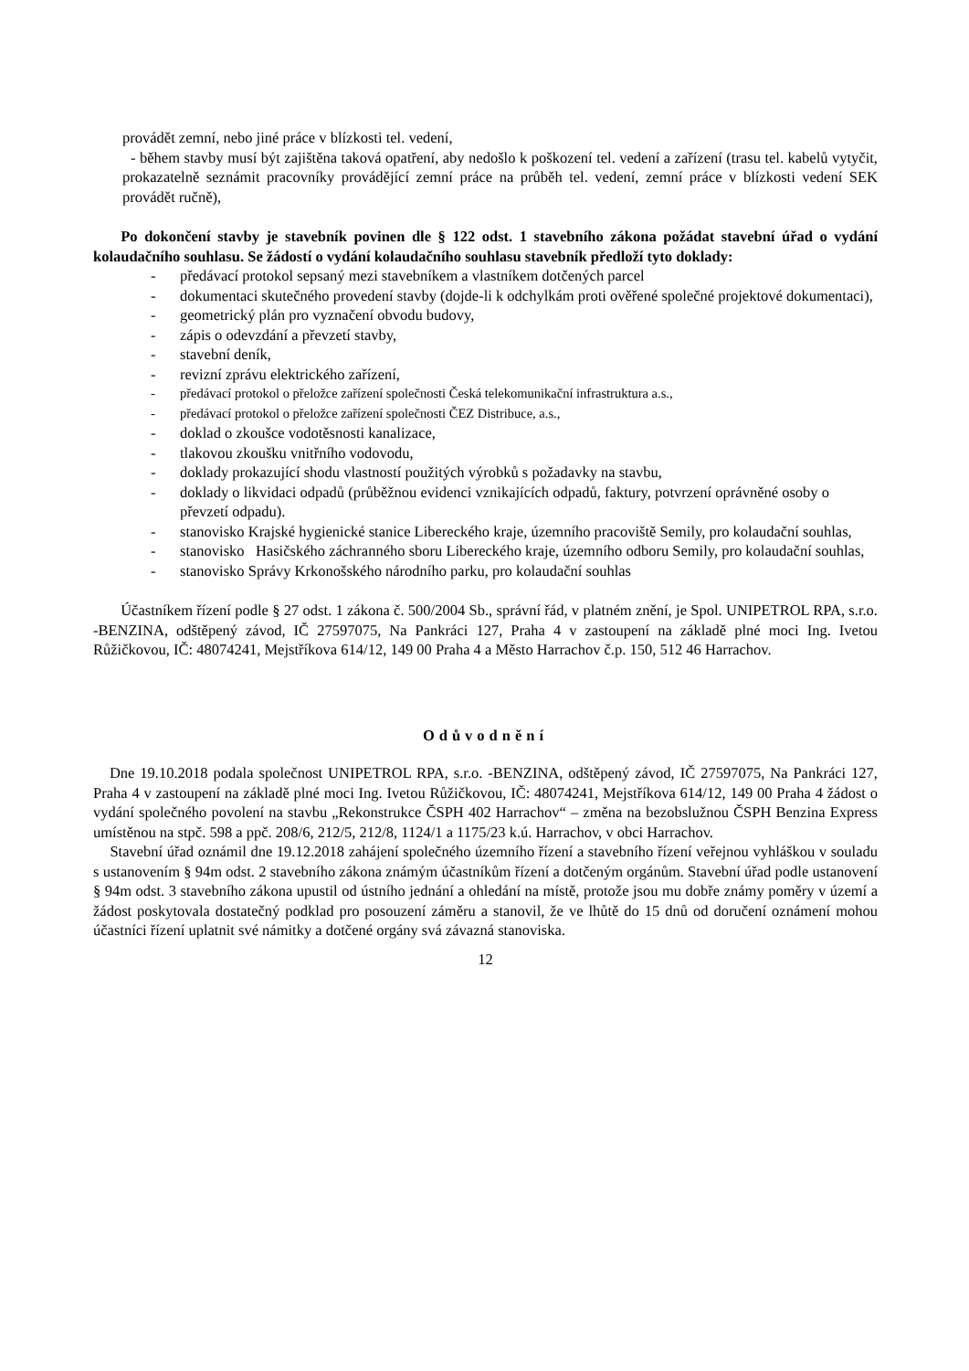provádět zemní, nebo jiné práce v blízkosti tel. vedení,
- během stavby musí být zajištěna taková opatření, aby nedošlo k poškození tel. vedení a zařízení (trasu tel. kabelů vytyčit, prokazatelně seznámit pracovníky provádějící zemní práce na průběh tel. vedení, zemní práce v blízkosti vedení SEK provádět ručně),
Po dokončení stavby je stavebník povinen dle § 122 odst. 1 stavebního zákona požádat stavební úřad o vydání kolaudačního souhlasu. Se žádostí o vydání kolaudačního souhlasu stavebník předloží tyto doklady:
- předávací protokol sepsaný mezi stavebníkem a vlastníkem dotčených parcel
- dokumentaci skutečného provedení stavby (dojde-li k odchylkám proti ověřené společné projektové dokumentaci),
- geometrický plán pro vyznačení obvodu budovy,
- zápis o odevzdání a převzetí stavby,
- stavební deník,
- revizní zprávu elektrického zařízení,
- předávací protokol o přeložce zařízení společnosti Česká telekomunikační infrastruktura a.s.,
- předávací protokol o přeložce zařízení společnosti ČEZ Distribuce, a.s.,
- doklad o zkoušce vodotěsnosti kanalizace,
- tlakovou zkoušku vnitřního vodovodu,
- doklady prokazující shodu vlastností použitých výrobků s požadavky na stavbu,
- doklady o likvidaci odpadů (průběžnou evidenci vznikajících odpadů, faktury, potvrzení oprávněné osoby o převzetí odpadu).
- stanovisko Krajské hygienické stanice Libereckého kraje, územního pracoviště Semily, pro kolaudační souhlas,
- stanovisko Hasičského záchranného sboru Libereckého kraje, územního odboru Semily, pro kolaudační souhlas,
- stanovisko Správy Krkonošského národního parku, pro kolaudační souhlas
Účastníkem řízení podle § 27 odst. 1 zákona č. 500/2004 Sb., správní řád, v platném znění, je Spol. UNIPETROL RPA, s.r.o. -BENZINA, odštěpený závod, IČ 27597075, Na Pankráci 127, Praha 4 v zastoupení na základě plné moci Ing. Ivetou Růžičkovou, IČ: 48074241, Mejstříkova 614/12, 149 00 Praha 4 a Město Harrachov č.p. 150, 512 46 Harrachov.
Odůvodnění
Dne 19.10.2018 podala společnost UNIPETROL RPA, s.r.o. -BENZINA, odštěpený závod, IČ 27597075, Na Pankráci 127, Praha 4 v zastoupení na základě plné moci Ing. Ivetou Růžičkovou, IČ: 48074241, Mejstříkova 614/12, 149 00 Praha 4 žádost o vydání společného povolení na stavbu „Rekonstrukce ČSPH 402 Harrachov“ – změna na bezobslužnou ČSPH Benzina Express umístěnou na stpč. 598 a ppč. 208/6, 212/5, 212/8, 1124/1 a 1175/23 k.ú. Harrachov, v obci Harrachov.
Stavební úřad oznámil dne 19.12.2018 zahájení společného územního řízení a stavebního řízení veřejnou vyhláškou v souladu s ustanovením § 94m odst. 2 stavebního zákona známým účastníkům řízení a dotčeným orgánům. Stavební úřad podle ustanovení § 94m odst. 3 stavebního zákona upustil od ústního jednání a ohledání na místě, protože jsou mu dobře známy poměry v území a žádost poskytovala dostatečný podklad pro posouzení záměru a stanovil, že ve lhůtě do 15 dnů od doručení oznámení mohou účastníci řízení uplatnit své námitky a dotčené orgány svá závazná stanoviska.
12